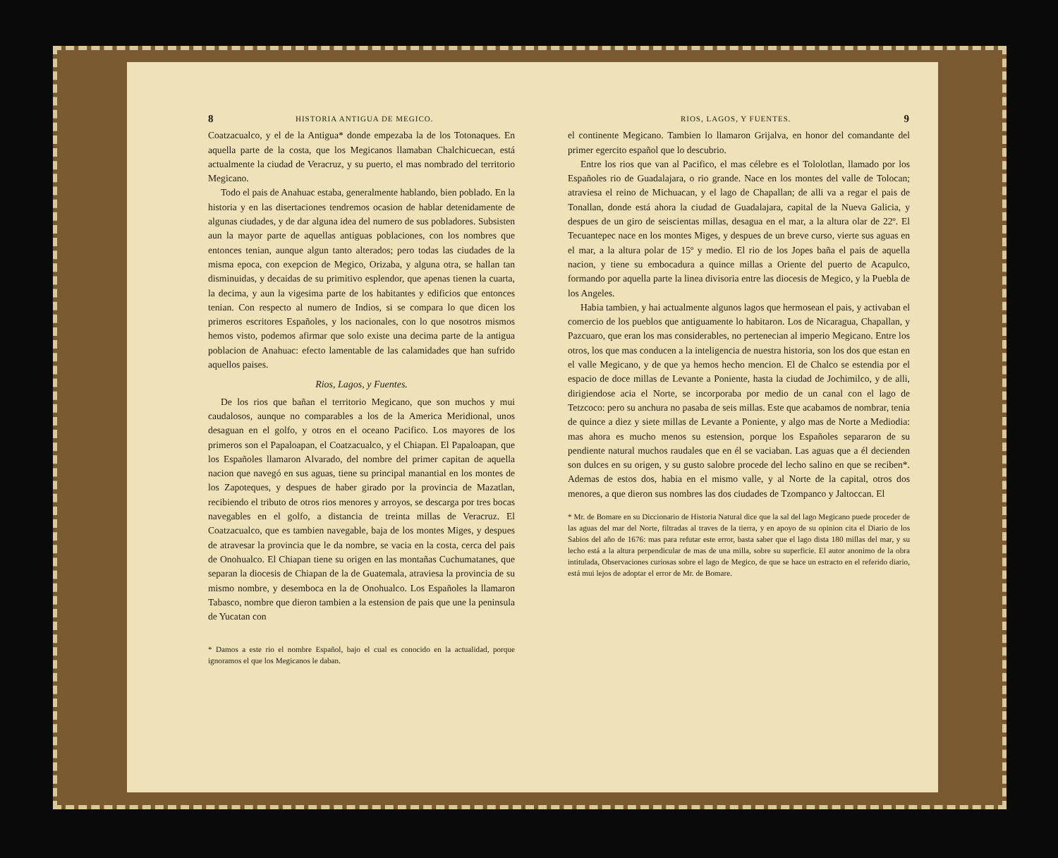8 HISTORIA ANTIGUA DE MEGICO.
Coatzacualco, y el de la Antigua* donde empezaba la de los Totonaques. En aquella parte de la costa, que los Megicanos llamaban Chalchicuecan, está actualmente la ciudad de Veracruz, y su puerto, el mas nombrado del territorio Megicano.
Todo el pais de Anahuac estaba, generalmente hablando, bien poblado. En la historia y en las disertaciones tendremos ocasion de hablar detenidamente de algunas ciudades, y de dar alguna idea del numero de sus pobladores. Subsisten aun la mayor parte de aquellas antiguas poblaciones, con los nombres que entonces tenian, aunque algun tanto alterados; pero todas las ciudades de la misma epoca, con exepcion de Megico, Orizaba, y alguna otra, se hallan tan disminuidas, y decaidas de su primitivo esplendor, que apenas tienen la cuarta, la decima, y aun la vigesima parte de los habitantes y edificios que entonces tenian. Con respecto al numero de Indios, si se compara lo que dicen los primeros escritores Españoles, y los nacionales, con lo que nosotros mismos hemos visto, podemos afirmar que solo existe una decima parte de la antigua poblacion de Anahuac: efecto lamentable de las calamidades que han sufrido aquellos paises.
Rios, Lagos, y Fuentes.
De los rios que bañan el territorio Megicano, que son muchos y mui caudalosos, aunque no comparables a los de la America Meridional, unos desaguan en el golfo, y otros en el oceano Pacifico. Los mayores de los primeros son el Papaloapan, el Coatzacualco, y el Chiapan. El Papaloapan, que los Españoles llamaron Alvarado, del nombre del primer capitan de aquella nacion que navegó en sus aguas, tiene su principal manantial en los montes de los Zapoteques, y despues de haber girado por la provincia de Mazatlan, recibiendo el tributo de otros rios menores y arroyos, se descarga por tres bocas navegables en el golfo, a distancia de treinta millas de Veracruz. El Coatzacualco, que es tambien navegable, baja de los montes Miges, y despues de atravesar la provincia que le da nombre, se vacia en la costa, cerca del pais de Onohualco. El Chiapan tiene su origen en las montañas Cuchumatanes, que separan la diocesis de Chiapan de la de Guatemala, atraviesa la provincia de su mismo nombre, y desemboca en la de Onohualco. Los Españoles la llamaron Tabasco, nombre que dieron tambien a la estension de pais que une la peninsula de Yucatan con
* Damos a este rio el nombre Español, bajo el cual es conocido en la actualidad, porque ignoramos el que los Megicanos le daban.
RIOS, LAGOS, Y FUENTES. 9
el continente Megicano. Tambien lo llamaron Grijalva, en honor del comandante del primer egercito español que lo descubrio.
Entre los rios que van al Pacifico, el mas célebre es el Tololotlan, llamado por los Españoles rio de Guadalajara, o rio grande. Nace en los montes del valle de Tolocan; atraviesa el reino de Michuacan, y el lago de Chapallan; de alli va a regar el pais de Tonallan, donde está ahora la ciudad de Guadalajara, capital de la Nueva Galicia, y despues de un giro de seiscientas millas, desagua en el mar, a la altura olar de 22º. El Tecuantepec nace en los montes Miges, y despues de un breve curso, vierte sus aguas en el mar, a la altura polar de 15º y medio. El rio de los Jopes baña el pais de aquella nacion, y tiene su embocadura a quince millas a Oriente del puerto de Acapulco, formando por aquella parte la linea divisoria entre las diocesis de Megico, y la Puebla de los Angeles.
Habia tambien, y hai actualmente algunos lagos que hermosean el pais, y activaban el comercio de los pueblos que antiguamente lo habitaron. Los de Nicaragua, Chapallan, y Pazcuaro, que eran los mas considerables, no pertenecian al imperio Megicano. Entre los otros, los que mas conducen a la inteligencia de nuestra historia, son los dos que estan en el valle Megicano, y de que ya hemos hecho mencion. El de Chalco se estendia por el espacio de doce millas de Levante a Poniente, hasta la ciudad de Jochimilco, y de alli, dirigiendose acia el Norte, se incorporaba por medio de un canal con el lago de Tetzcoco: pero su anchura no pasaba de seis millas. Este que acabamos de nombrar, tenia de quince a diez y siete millas de Levante a Poniente, y algo mas de Norte a Mediodia: mas ahora es mucho menos su estension, porque los Españoles separaron de su pendiente natural muchos raudales que en él se vaciaban. Las aguas que a él decienden son dulces en su origen, y su gusto salobre procede del lecho salino en que se reciben*. Ademas de estos dos, habia en el mismo valle, y al Norte de la capital, otros dos menores, a que dieron sus nombres las dos ciudades de Tzompanco y Jaltoccan. El
* Mr. de Bomare en su Diccionario de Historia Natural dice que la sal del lago Megicano puede proceder de las aguas del mar del Norte, filtradas al traves de la tierra, y en apoyo de su opinion cita el Diario de los Sabios del año de 1676: mas para refutar este error, basta saber que el lago dista 180 millas del mar, y su lecho está a la altura perpendicular de mas de una milla, sobre su superficie. El autor anonimo de la obra intitulada, Observaciones curiosas sobre el lago de Megico, de que se hace un estracto en el referido diario, está mui lejos de adoptar el error de Mr. de Bomare.